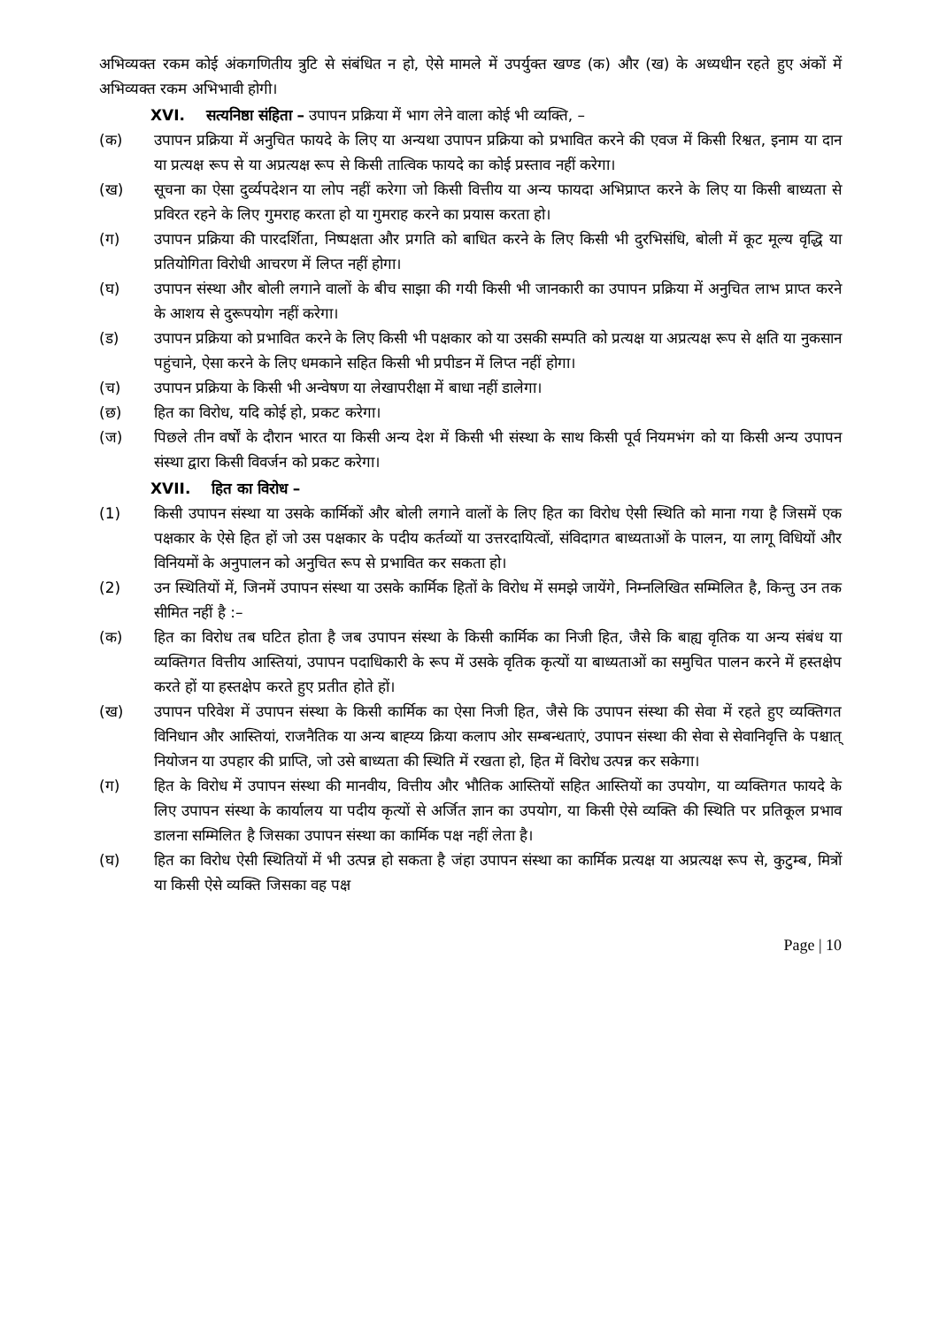अभिव्यक्त रकम कोई अंकगणितीय त्रुटि से संबंधित न हो, ऐसे मामले में उपर्युक्त खण्ड (क) और (ख) के अध्यधीन रहते हुए अंकों में अभिव्यक्त रकम अभिभावी होगी।
XVI. सत्यनिष्ठा संहिता – उपापन प्रक्रिया में भाग लेने वाला कोई भी व्यक्ति, –
(क) उपापन प्रक्रिया में अनुचित फायदे के लिए या अन्यथा उपापन प्रक्रिया को प्रभावित करने की एवज में किसी रिश्वत, इनाम या दान या प्रत्यक्ष रूप से या अप्रत्यक्ष रूप से किसी तात्विक फायदे का कोई प्रस्ताव नहीं करेगा।
(ख) सूचना का ऐसा दुर्व्यपदेशन या लोप नहीं करेगा जो किसी वित्तीय या अन्य फायदा अभिप्राप्त करने के लिए या किसी बाध्यता से प्रविरत रहने के लिए गुमराह करता हो या गुमराह करने का प्रयास करता हो।
(ग) उपापन प्रक्रिया की पारदर्शिता, निष्पक्षता और प्रगति को बाधित करने के लिए किसी भी दुरभिसंधि, बोली में कूट मूल्य वृद्धि या प्रतियोगिता विरोधी आचरण में लिप्त नहीं होगा।
(घ) उपापन संस्था और बोली लगाने वालों के बीच साझा की गयी किसी भी जानकारी का उपापन प्रक्रिया में अनुचित लाभ प्राप्त करने के आशय से दुरूपयोग नहीं करेगा।
(ड) उपापन प्रक्रिया को प्रभावित करने के लिए किसी भी पक्षकार को या उसकी सम्पति को प्रत्यक्ष या अप्रत्यक्ष रूप से क्षति या नुकसान पहुंचाने, ऐसा करने के लिए धमकाने सहित किसी भी प्रपीडन में लिप्त नहीं होगा।
(च) उपापन प्रक्रिया के किसी भी अन्वेषण या लेखापरीक्षा में बाधा नहीं डालेगा।
(छ) हित का विरोध, यदि कोई हो, प्रकट करेगा।
(ज) पिछले तीन वर्षों के दौरान भारत या किसी अन्य देश में किसी भी संस्था के साथ किसी पूर्व नियमभंग को या किसी अन्य उपापन संस्था द्वारा किसी विवर्जन को प्रकट करेगा।
XVII. हित का विरोध –
(1) किसी उपापन संस्था या उसके कार्मिकों और बोली लगाने वालों के लिए हित का विरोध ऐसी स्थिति को माना गया है जिसमें एक पक्षकार के ऐसे हित हों जो उस पक्षकार के पदीय कर्तव्यों या उत्तरदायित्वों, संविदागत बाध्यताओं के पालन, या लागू विधियों और विनियमों के अनुपालन को अनुचित रूप से प्रभावित कर सकता हो।
(2) उन स्थितियों में, जिनमें उपापन संस्था या उसके कार्मिक हितों के विरोध में समझे जायेंगे, निम्नलिखित सम्मिलित है, किन्तु उन तक सीमित नहीं है :–
(क) हित का विरोध तब घटित होता है जब उपापन संस्था के किसी कार्मिक का निजी हित, जैसे कि बाह्य वृतिक या अन्य संबंध या व्यक्तिगत वित्तीय आस्तियां, उपापन पदाधिकारी के रूप में उसके वृतिक कृत्यों या बाध्यताओं का समुचित पालन करने में हस्तक्षेप करते हों या हस्तक्षेप करते हुए प्रतीत होते हों।
(ख) उपापन परिवेश में उपापन संस्था के किसी कार्मिक का ऐसा निजी हित, जैसे कि उपापन संस्था की सेवा में रहते हुए व्यक्तिगत विनिधान और आस्तियां, राजनैतिक या अन्य बाह्य्य क्रिया कलाप ओर सम्बन्धताएं, उपापन संस्था की सेवा से सेवानिवृत्ति के पश्चात् नियोजन या उपहार की प्राप्ति, जो उसे बाध्यता की स्थिति में रखता हो, हित में विरोध उत्पन्न कर सकेगा।
(ग) हित के विरोध में उपापन संस्था की मानवीय, वित्तीय और भौतिक आस्तियों सहित आस्तियों का उपयोग, या व्यक्तिगत फायदे के लिए उपापन संस्था के कार्यालय या पदीय कृत्यों से अर्जित ज्ञान का उपयोग, या किसी ऐसे व्यक्ति की स्थिति पर प्रतिकूल प्रभाव डालना सम्मिलित है जिसका उपापन संस्था का कार्मिक पक्ष नहीं लेता है।
(घ) हित का विरोध ऐसी स्थितियों में भी उत्पन्न हो सकता है जंहा उपापन संस्था का कार्मिक प्रत्यक्ष या अप्रत्यक्ष रूप से, कुटुम्ब, मित्रों या किसी ऐसे व्यक्ति जिसका वह पक्ष
Page | 10